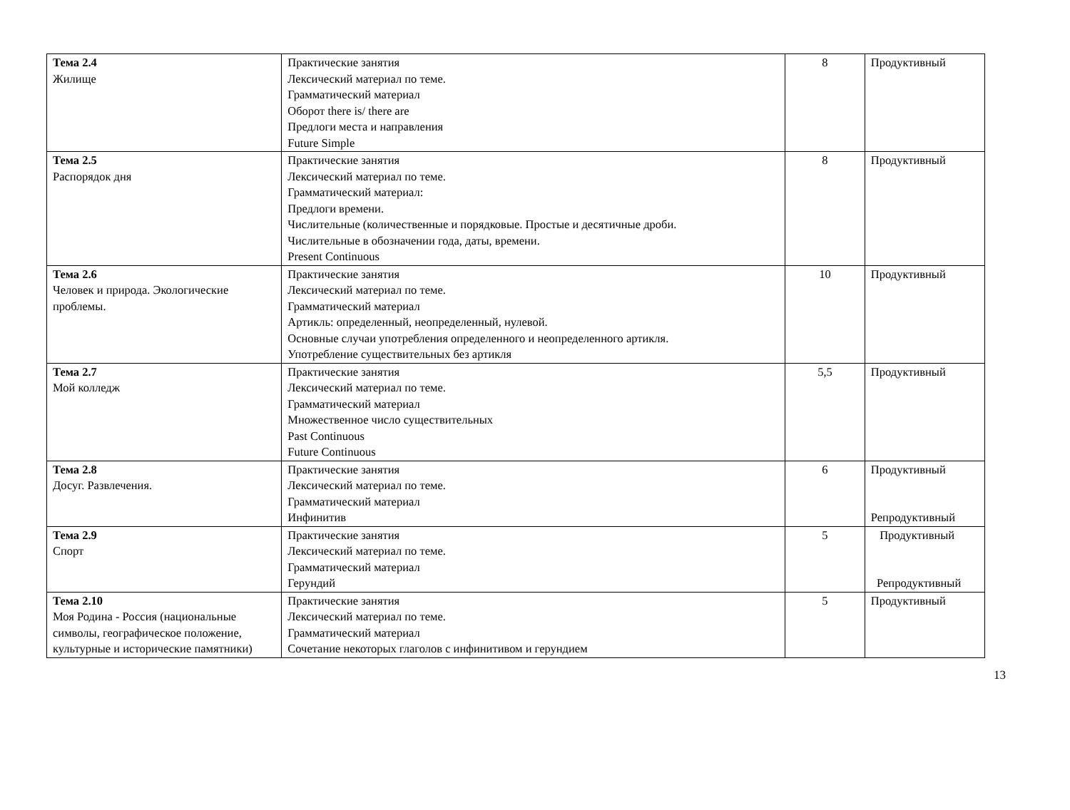| Тема 2.4 Жилище | Практические занятия Лексический материал по теме. Грамматический материал Оборот there is/ there are Предлоги места и направления Future Simple | 8 | Продуктивный |
| Тема 2.5 Распорядок дня | Практические занятия Лексический материал по теме. Грамматический материал: Предлоги времени. Числительные (количественные и порядковые. Простые и десятичные дроби. Числительные в обозначении года, даты, времени. Present Continuous | 8 | Продуктивный |
| Тема 2.6 Человек и природа. Экологические проблемы. | Практические занятия Лексический материал по теме. Грамматический материал Артикль: определенный, неопределенный, нулевой. Основные случаи употребления определенного и неопределенного артикля. Употребление существительных без артикля | 10 | Продуктивный |
| Тема 2.7 Мой колледж | Практические занятия Лексический материал по теме. Грамматический материал Множественное число существительных Past Continuous Future Continuous | 5,5 | Продуктивный |
| Тема 2.8 Досуг. Развлечения. | Практические занятия Лексический материал по теме. Грамматический материал Инфинитив | 6 | Продуктивный Репродуктивный |
| Тема 2.9 Спорт | Практические занятия Лексический материал по теме. Грамматический материал Герундий | 5 | Продуктивный Репродуктивный |
| Тема 2.10 Моя Родина - Россия (национальные символы, географическое положение, культурные и исторические памятники) | Практические занятия Лексический материал по теме. Грамматический материал Сочетание некоторых глаголов с инфинитивом и герундием | 5 | Продуктивный |
13